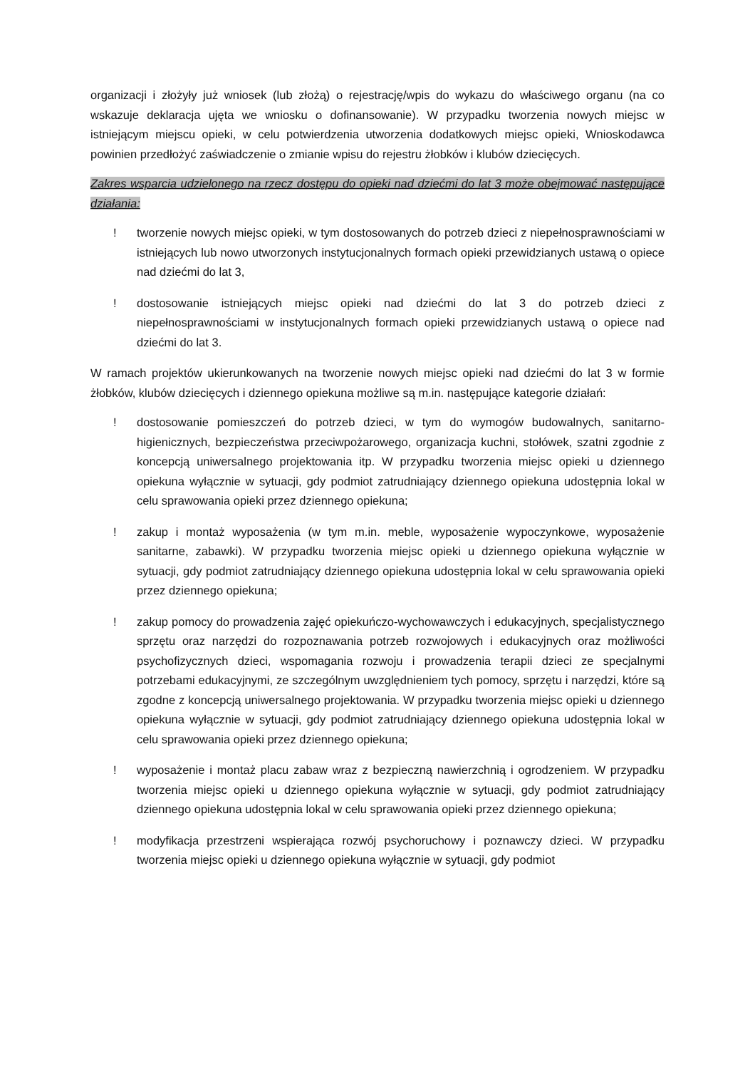organizacji i złożyły już wniosek (lub złożą) o rejestrację/wpis do wykazu do właściwego organu (na co wskazuje deklaracja ujęta we wniosku o dofinansowanie). W przypadku tworzenia nowych miejsc w istniejącym miejscu opieki, w celu potwierdzenia utworzenia dodatkowych miejsc opieki, Wnioskodawca powinien przedłożyć zaświadczenie o zmianie wpisu do rejestru żłobków i klubów dziecięcych.
Zakres wsparcia udzielonego na rzecz dostępu do opieki nad dziećmi do lat 3 może obejmować następujące działania:
! tworzenie nowych miejsc opieki, w tym dostosowanych do potrzeb dzieci z niepełnosprawnościami w istniejących lub nowo utworzonych instytucjonalnych formach opieki przewidzianych ustawą o opiece nad dziećmi do lat 3,
! dostosowanie istniejących miejsc opieki nad dziećmi do lat 3 do potrzeb dzieci z niepełnosprawnościami w instytucjonalnych formach opieki przewidzianych ustawą o opiece nad dziećmi do lat 3.
W ramach projektów ukierunkowanych na tworzenie nowych miejsc opieki nad dziećmi do lat 3 w formie żłobków, klubów dziecięcych i dziennego opiekuna możliwe są m.in. następujące kategorie działań:
! dostosowanie pomieszczeń do potrzeb dzieci, w tym do wymogów budowalnych, sanitarno-higienicznych, bezpieczeństwa przeciwpożarowego, organizacja kuchni, stołówek, szatni zgodnie z koncepcją uniwersalnego projektowania itp. W przypadku tworzenia miejsc opieki u dziennego opiekuna wyłącznie w sytuacji, gdy podmiot zatrudniający dziennego opiekuna udostępnia lokal w celu sprawowania opieki przez dziennego opiekuna;
! zakup i montaż wyposażenia (w tym m.in. meble, wyposażenie wypoczynkowe, wyposażenie sanitarne, zabawki). W przypadku tworzenia miejsc opieki u dziennego opiekuna wyłącznie w sytuacji, gdy podmiot zatrudniający dziennego opiekuna udostępnia lokal w celu sprawowania opieki przez dziennego opiekuna;
! zakup pomocy do prowadzenia zajęć opiekuńczo-wychowawczych i edukacyjnych, specjalistycznego sprzętu oraz narzędzi do rozpoznawania potrzeb rozwojowych i edukacyjnych oraz możliwości psychofizycznych dzieci, wspomagania rozwoju i prowadzenia terapii dzieci ze specjalnymi potrzebami edukacyjnymi, ze szczególnym uwzględnieniem tych pomocy, sprzętu i narzędzi, które są zgodne z koncepcją uniwersalnego projektowania. W przypadku tworzenia miejsc opieki u dziennego opiekuna wyłącznie w sytuacji, gdy podmiot zatrudniający dziennego opiekuna udostępnia lokal w celu sprawowania opieki przez dziennego opiekuna;
! wyposażenie i montaż placu zabaw wraz z bezpieczną nawierzchnią i ogrodzeniem. W przypadku tworzenia miejsc opieki u dziennego opiekuna wyłącznie w sytuacji, gdy podmiot zatrudniający dziennego opiekuna udostępnia lokal w celu sprawowania opieki przez dziennego opiekuna;
! modyfikacja przestrzeni wspierająca rozwój psychoruchowy i poznawczy dzieci. W przypadku tworzenia miejsc opieki u dziennego opiekuna wyłącznie w sytuacji, gdy podmiot